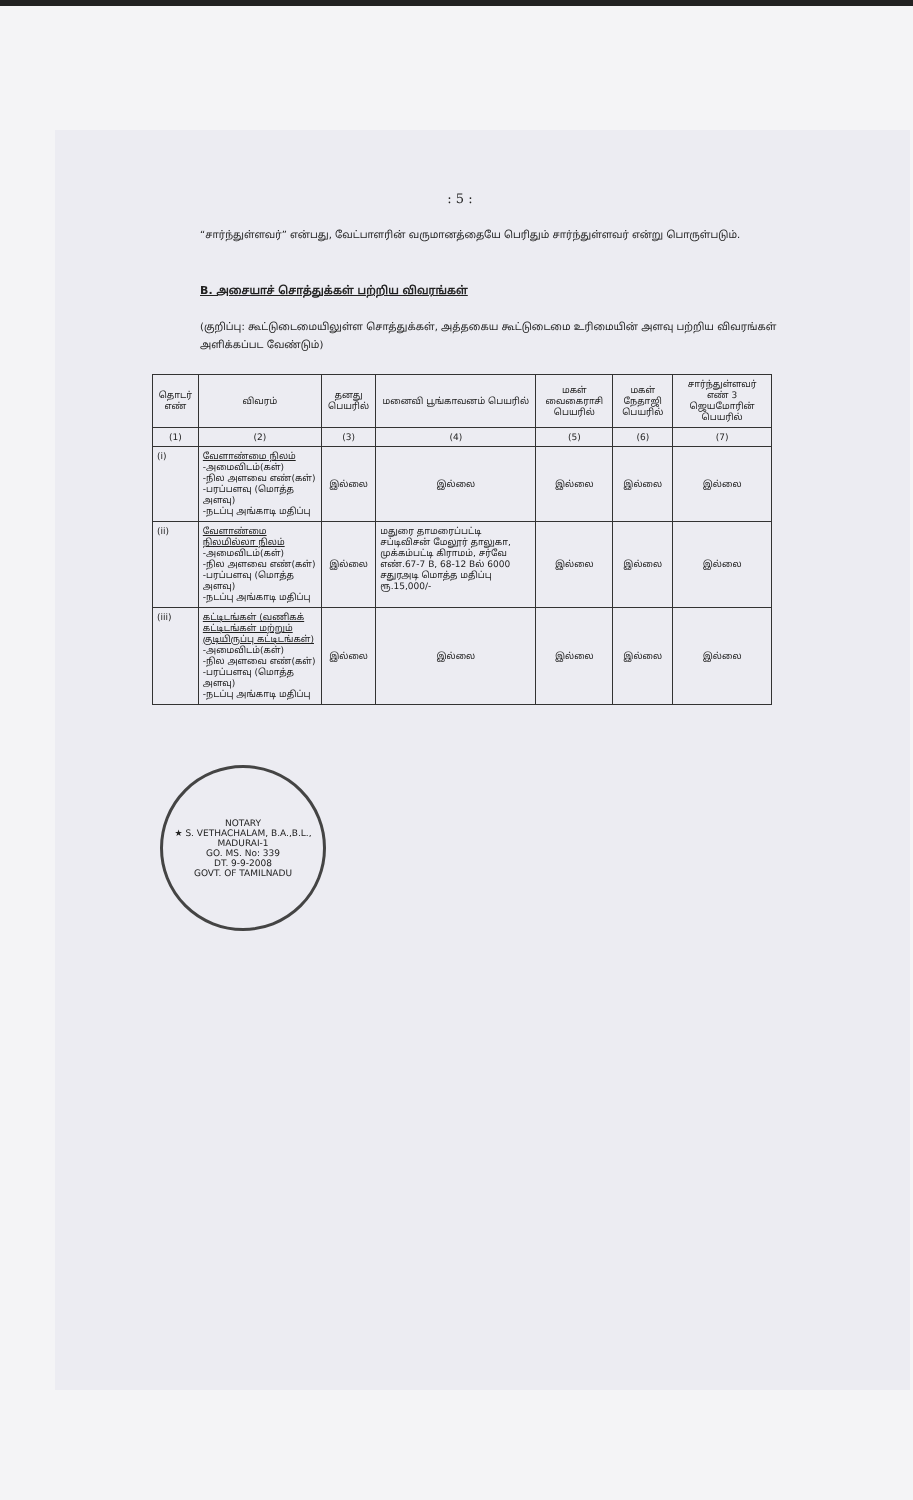: 5 :
“சார்ந்துள்ளவர்” என்பது, வேட்பாளரின் வருமானத்தையே பெரிதும் சார்ந்துள்ளவர் என்று பொருள்படும்.
B. அசையாச் சொத்துக்கள் பற்றிய விவரங்கள்
(குறிப்பு: கூட்டுடைமையிலுள்ள சொத்துக்கள், அத்தகைய கூட்டுடைமை உரிமையின் அளவு பற்றிய விவரங்கள் அளிக்கப்பட வேண்டும்)
| தொடர் எண் | விவரம் | தனது பெயரில் | மனைவி பூங்காவனம் பெயரில் | மகள் வைகைராசி பெயரில் | மகள் நேதாஜி பெயரில் | சார்ந்துள்ளவர் எண் 3 ஜெயமோரின் பெயரில் |
| --- | --- | --- | --- | --- | --- | --- |
| (1) | (2) | (3) | (4) | (5) | (6) | (7) |
| (i) | வேளாண்மை நிலம் -அமைவிடம்(கள்) -நில அளவை எண்(கள்) -பரப்பளவு (மொத்த அளவு) -நடப்பு அங்காடி மதிப்பு | இல்லை | இல்லை | இல்லை | இல்லை | இல்லை |
| (ii) | வேளாண்மை நிலமில்லா நிலம் -அமைவிடம்(கள்) -நில அளவை எண்(கள்) -பரப்பளவு (மொத்த அளவு) -நடப்பு அங்காடி மதிப்பு | இல்லை | மதுரை தாமரைப்பட்டி சப்டிவிசன் மேலூர் தாலுகா, முக்கம்பட்டி கிராமம், சர்வே எண்.67-7 B, 68-12 Bல் 6000 சதுரஅடி மொத்த மதிப்பு ரூ.15,000/- | இல்லை | இல்லை | இல்லை |
| (iii) | கட்டிடங்கள் (வணிகக் கட்டிடங்கள் மற்றும் குடியிருப்பு கட்டிடங்கள்) -அமைவிடம்(கள்) -நில அளவை எண்(கள்) -பரப்பளவு (மொத்த அளவு) -நடப்பு அங்காடி மதிப்பு | இல்லை | இல்லை | இல்லை | இல்லை | இல்லை |
NOTARY
★ S. VETHACHALAM, B.A.,B.L.,
MADURAI-1
GO. MS. No: 339
DT. 9-9-2008
GOVT. OF TAMILNADU